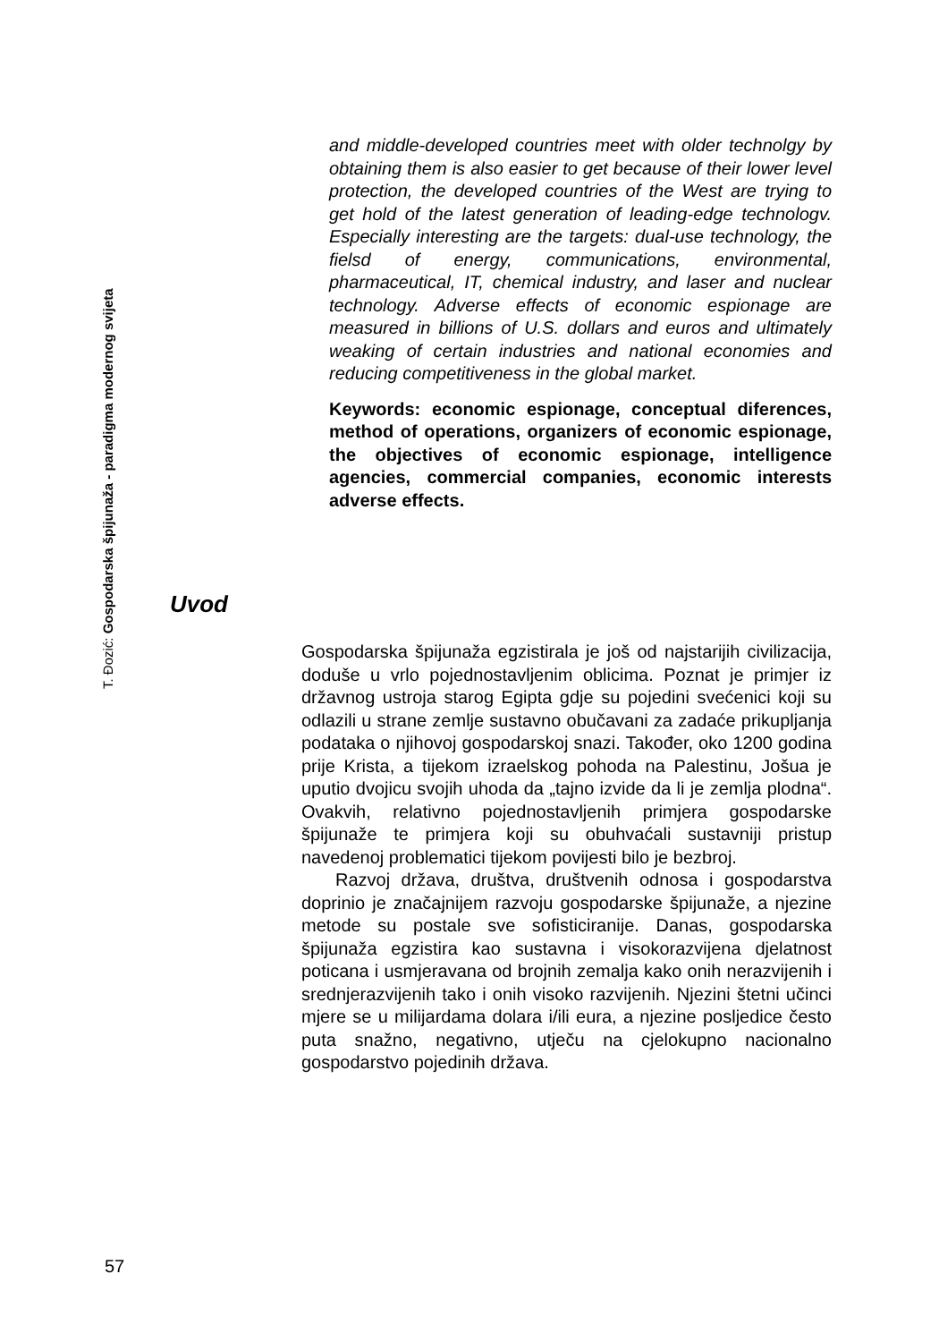T. Đozić: Gospodarska špijunaža - paradigma modernog svijeta
and middle-developed countries meet with older technolgy by obtaining them is also easier to get because of their lower level protection, the developed countries of the West are trying to get hold of the latest generation of leading-edge technologv. Especially interesting are the targets: dual-use technology, the fielsd of energy, communications, environmental, pharmaceutical, IT, chemical industry, and laser and nuclear technology. Adverse effects of economic espionage are measured in billions of U.S. dollars and euros and ultimately weaking of certain industries and national economies and reducing competitiveness in the global market.
Keywords: economic espionage, conceptual diferences, method of operations, organizers of economic espionage, the objectives of economic espionage, intelligence agencies, commercial companies, economic interests adverse effects.
Uvod
Gospodarska špijunaža egzistirala je još od najstarijih civilizacija, doduše u vrlo pojednostavljenim oblicima. Poznat je primjer iz državnog ustroja starog Egipta gdje su pojedini svećenici koji su odlazili u strane zemlje sustavno obučavani za zadaće prikupljanja podataka o njihovoj gospodarskoj snazi. Također, oko 1200 godina prije Krista, a tijekom izraelskog pohoda na Palestinu, Jošua je uputio dvojicu svojih uhoda da „tajno izvide da li je zemlja plodna“. Ovakvih, relativno pojednostavljenih primjera gospodarske špijunaže te primjera koji su obuhvaćali sustavniji pristup navedenoj problematici tijekom povijesti bilo je bezbroj.
Razvoj država, društva, društvenih odnosa i gospodarstva doprinio je značajnijem razvoju gospodarske špijunaže, a njezine metode su postale sve sofisticiranije. Danas, gospodarska špijunaža egzistira kao sustavna i visokorazvijena djelatnost poticana i usmjeravana od brojnih zemalja kako onih nerazvijenih i srednjerazvijenih tako i onih visoko razvijenih. Njezini štetni učinci mjere se u milijardama dolara i/ili eura, a njezine posljedice često puta snažno, negativno, utječu na cjelokupno nacionalno gospodarstvo pojedinih država.
57